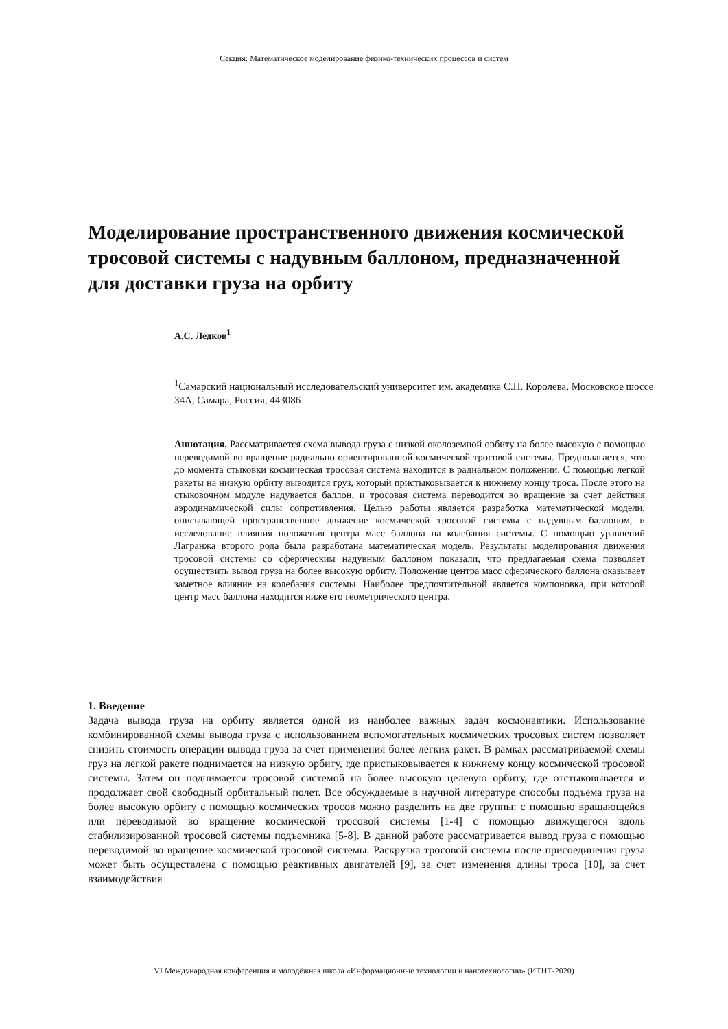Секция: Математическое моделирование физико-технических процессов и систем
Моделирование пространственного движения космической тросовой системы с надувным баллоном, предназначенной для доставки груза на орбиту
А.С. Ледков<sup>1</sup>
<sup>1</sup> Самарский национальный исследовательский университет им. академика С.П. Королева, Московское шоссе 34А, Самара, Россия, 443086
Аннотация. Рассматривается схема вывода груза с низкой околоземной орбиту на более высокую с помощью переводимой во вращение радиально ориентированной космической тросовой системы. Предполагается, что до момента стыковки космическая тросовая система находится в радиальном положении. С помощью легкой ракеты на низкую орбиту выводится груз, который пристыковывается к нижнему концу троса. После этого на стыковочном модуле надувается баллон, и тросовая система переводится во вращение за счет действия аэродинамической силы сопротивления. Целью работы является разработка математической модели, описывающей пространственное движение космической тросовой системы с надувным баллоном, и исследование влияния положения центра масс баллона на колебания системы. С помощью уравнений Лагранжа второго рода была разработана математическая модель. Результаты моделирования движения тросовой системы со сферическим надувным баллоном показали, что предлагаемая схема позволяет осуществить вывод груза на более высокую орбиту. Положение центра масс сферического баллона оказывает заметное влияние на колебания системы. Наиболее предпочтительной является компоновка, при которой центр масс баллона находится ниже его геометрического центра.
1. Введение
Задача вывода груза на орбиту является одной из наиболее важных задач космонавтики. Использование комбинированной схемы вывода груза с использованием вспомогательных космических тросовых систем позволяет снизить стоимость операции вывода груза за счет применения более легких ракет. В рамках рассматриваемой схемы груз на легкой ракете поднимается на низкую орбиту, где пристыковывается к нижнему концу космической тросовой системы. Затем он поднимается тросовой системой на более высокую целевую орбиту, где отстыковывается и продолжает свой свободный орбитальный полет. Все обсуждаемые в научной литературе способы подъема груза на более высокую орбиту с помощью космических тросов можно разделить на две группы: с помощью вращающейся или переводимой во вращение космической тросовой системы [1-4] с помощью движущегося вдоль стабилизированной тросовой системы подъемника [5-8]. В данной работе рассматривается вывод груза с помощью переводимой во вращение космической тросовой системы. Раскрутка тросовой системы после присоединения груза может быть осуществлена с помощью реактивных двигателей [9], за счет изменения длины троса [10], за счет взаимодействия
VI Международная конференция и молодёжная школа «Информационные технологии и нанотехнологии» (ИТНТ-2020)